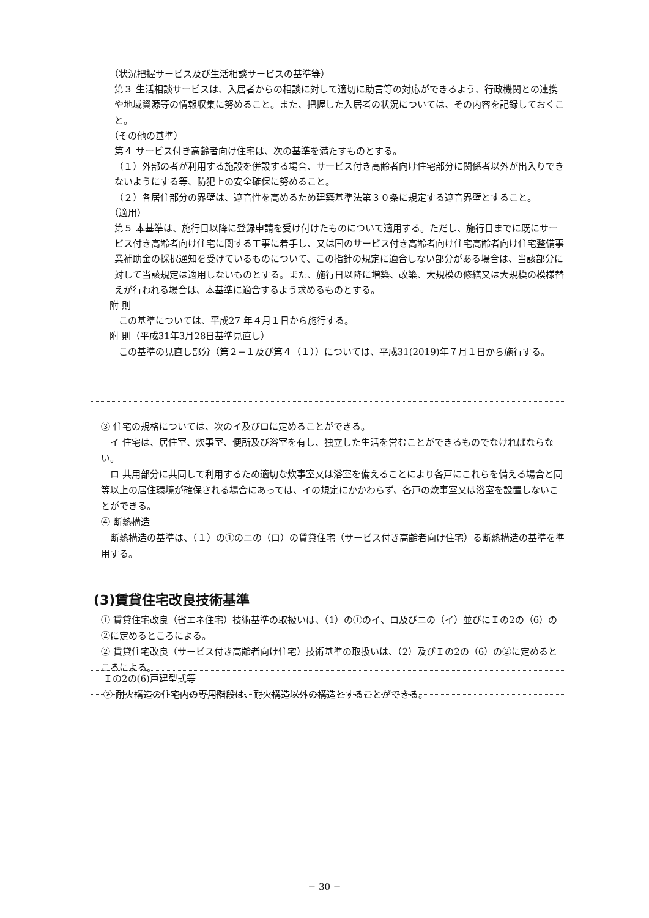（状況把握サービス及び生活相談サービスの基準等）
第３ 生活相談サービスは、入居者からの相談に対して適切に助言等の対応ができるよう、行政機関との連携や地域資源等の情報収集に努めること。また、把握した入居者の状況については、その内容を記録しておくこと。
（その他の基準）
第４ サービス付き高齢者向け住宅は、次の基準を満たすものとする。
（１）外部の者が利用する施設を併設する場合、サービス付き高齢者向け住宅部分に関係者以外が出入りできないようにする等、防犯上の安全確保に努めること。
（２）各居住部分の界壁は、遮音性を高めるため建築基準法第３０条に規定する遮音界壁とすること。
（適用）
第５ 本基準は、施行日以降に登録申請を受け付けたものについて適用する。ただし、施行日までに既にサービス付き高齢者向け住宅に関する工事に着手し、又は国のサービス付き高齢者向け住宅高齢者向け住宅整備事業補助金の採択通知を受けているものについて、この指針の規定に適合しない部分がある場合は、当該部分に対して当該規定は適用しないものとする。また、施行日以降に増築、改築、大規模の修繕又は大規模の模様替えが行われる場合は、本基準に適合するよう求めるものとする。
附 則
　この基準については、平成27 年４月１日から施行する。
附 則（平成31年3月28日基準見直し）
　この基準の見直し部分（第２−１及び第４（１））については、平成31(2019)年７月１日から施行する。
③ 住宅の規格については、次のイ及びロに定めることができる。
　イ 住宅は、居住室、炊事室、便所及び浴室を有し、独立した生活を営むことができるものでなければならない。
　ロ 共用部分に共同して利用するため適切な炊事室又は浴室を備えることにより各戸にこれらを備える場合と同等以上の居住環境が確保される場合にあっては、イの規定にかかわらず、各戸の炊事室又は浴室を設置しないことができる。
④ 断熱構造
　断熱構造の基準は、（１）の①のニの（ロ）の賃貸住宅（サービス付き高齢者向け住宅）る断熱構造の基準を準用する。
(3)賃貸住宅改良技術基準
① 賃貸住宅改良（省エネ住宅）技術基準の取扱いは、（1）の①のイ、ロ及びニの（イ）並びにＩの2の（6）の②に定めるところによる。
② 賃貸住宅改良（サービス付き高齢者向け住宅）技術基準の取扱いは、（2）及びＩの2の（6）の②に定めるところによる。
Ｉの2の(6)戸建型式等
② 耐火構造の住宅内の専用階段は、耐火構造以外の構造とすることができる。
− 30 −